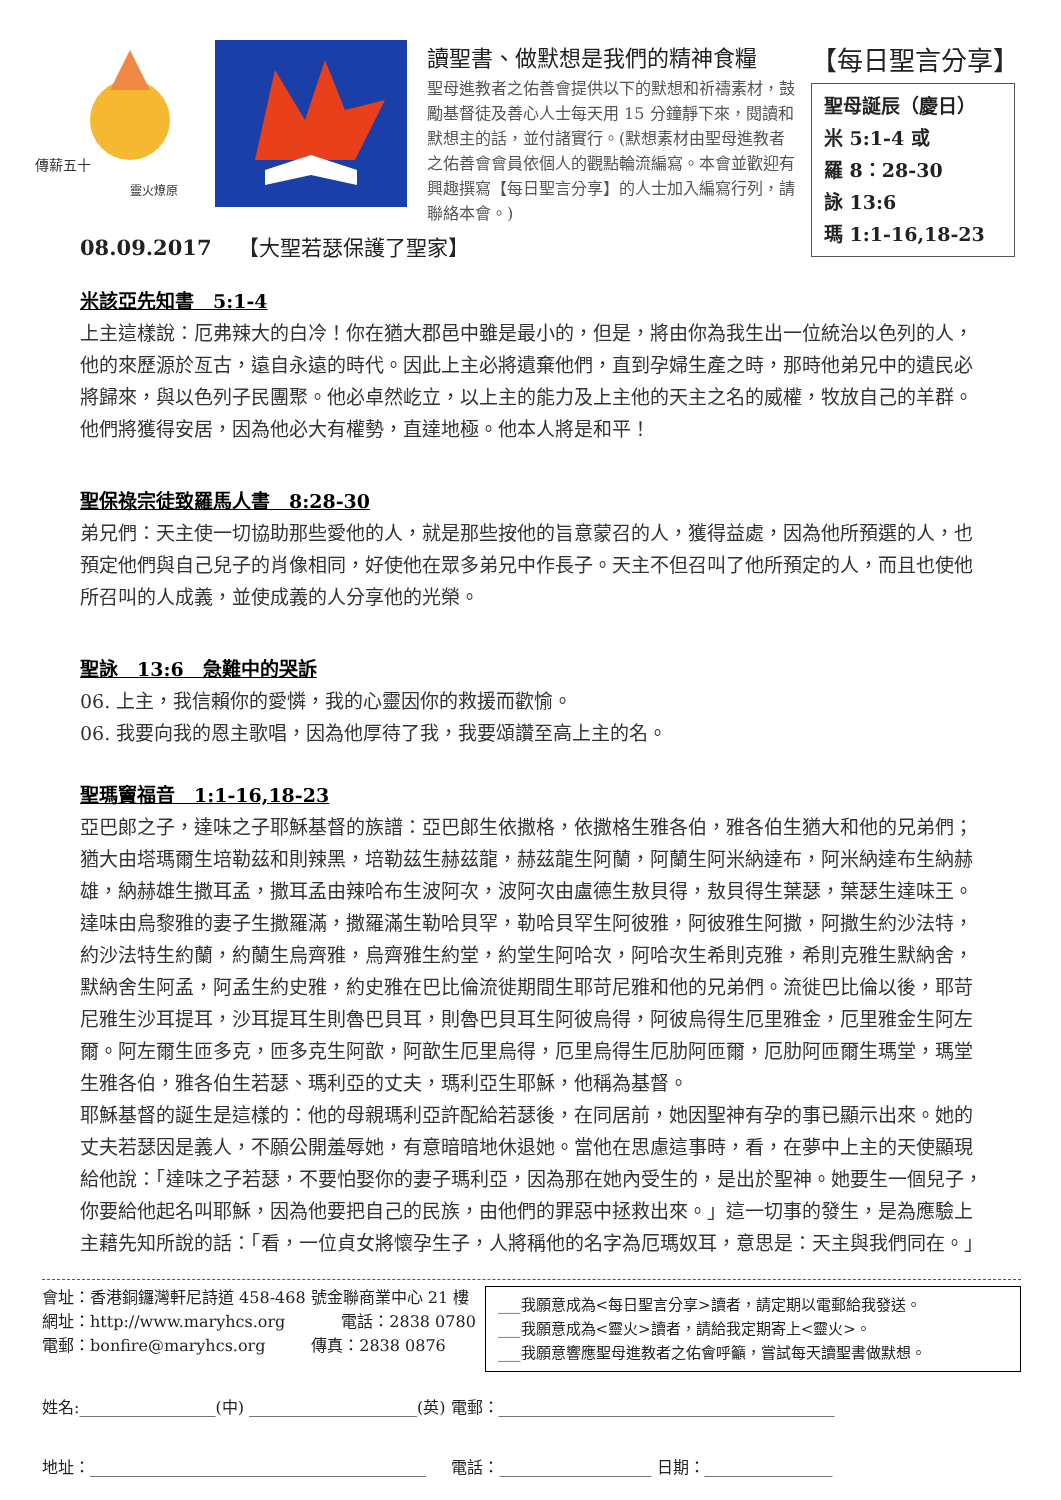傳薪五十
靈火燎原
讀聖書、做默想是我們的精神食糧
聖母進教者之佑善會提供以下的默想和祈禱素材，鼓勵基督徒及善心人士每天用 15 分鐘靜下來，閱讀和默想主的話，並付諸實行。(默想素材由聖母進教者之佑善會會員依個人的觀點輪流編寫。本會並歡迎有興趣撰寫【每日聖言分享】的人士加入編寫行列，請聯絡本會。)
【每日聖言分享】
聖母誕辰（慶日）
米 5:1-4 或
羅 8：28-30
詠 13:6
瑪 1:1-16,18-23
08.09.2017 【大聖若瑟保護了聖家】
米該亞先知書　5:1-4
上主這樣說：厄弗辣大的白冷！你在猶大郡邑中雖是最小的，但是，將由你為我生出一位統治以色列的人，他的來歷源於亙古，遠自永遠的時代。因此上主必將遺棄他們，直到孕婦生產之時，那時他弟兄中的遺民必將歸來，與以色列子民團聚。他必卓然屹立，以上主的能力及上主他的天主之名的威權，牧放自己的羊群。他們將獲得安居，因為他必大有權勢，直達地極。他本人將是和平！
聖保祿宗徒致羅馬人書　8:28-30
弟兄們：天主使一切協助那些愛他的人，就是那些按他的旨意蒙召的人，獲得益處，因為他所預選的人，也預定他們與自己兒子的肖像相同，好使他在眾多弟兄中作長子。天主不但召叫了他所預定的人，而且也使他所召叫的人成義，並使成義的人分享他的光榮。
聖詠　13:6　急難中的哭訴
06. 上主，我信賴你的愛憐，我的心靈因你的救援而歡愉。
06. 我要向我的恩主歌唱，因為他厚待了我，我要頌讚至高上主的名。
聖瑪竇福音　1:1-16,18-23
亞巴郎之子，達味之子耶穌基督的族譜：亞巴郎生依撒格，依撒格生雅各伯，雅各伯生猶大和他的兄弟們；猶大由塔瑪爾生培勒茲和則辣黑，培勒茲生赫茲龍，赫茲龍生阿蘭，阿蘭生阿米納達布，阿米納達布生納赫雄，納赫雄生撒耳孟，撒耳孟由辣哈布生波阿次，波阿次由盧德生敖貝得，敖貝得生葉瑟，葉瑟生達味王。達味由烏黎雅的妻子生撒羅滿，撒羅滿生勒哈貝罕，勒哈貝罕生阿彼雅，阿彼雅生阿撒，阿撒生約沙法特，約沙法特生約蘭，約蘭生烏齊雅，烏齊雅生約堂，約堂生阿哈次，阿哈次生希則克雅，希則克雅生默納舍，默納舍生阿孟，阿孟生約史雅，約史雅在巴比倫流徙期間生耶苛尼雅和他的兄弟們。流徙巴比倫以後，耶苛尼雅生沙耳提耳，沙耳提耳生則魯巴貝耳，則魯巴貝耳生阿彼烏得，阿彼烏得生厄里雅金，厄里雅金生阿左爾。阿左爾生匝多克，匝多克生阿歆，阿歆生厄里烏得，厄里烏得生厄肋阿匝爾，厄肋阿匝爾生瑪堂，瑪堂生雅各伯，雅各伯生若瑟、瑪利亞的丈夫，瑪利亞生耶穌，他稱為基督。
耶穌基督的誕生是這樣的：他的母親瑪利亞許配給若瑟後，在同居前，她因聖神有孕的事已顯示出來。她的丈夫若瑟因是義人，不願公開羞辱她，有意暗暗地休退她。當他在思慮這事時，看，在夢中上主的天使顯現給他說：「達味之子若瑟，不要怕娶你的妻子瑪利亞，因為那在她內受生的，是出於聖神。她要生一個兒子，你要給他起名叫耶穌，因為他要把自己的民族，由他們的罪惡中拯救出來。」這一切事的發生，是為應驗上主藉先知所說的話：「看，一位貞女將懷孕生子，人將稱他的名字為厄瑪奴耳，意思是：天主與我們同在。」
會址：香港銅鑼灣軒尼詩道 458-468 號金聯商業中心 21 樓
網址：http://www.maryhcs.org 電話：2838 0780
電郵：bonfire@maryhcs.org 傳真：2838 0876
___我願意成為<每日聖言分享>讀者，請定期以電郵給我發送。
___我願意成為<靈火>讀者，請給我定期寄上<靈火>。
___我願意響應聖母進教者之佑會呼籲，嘗試每天讀聖書做默想。
姓名:_________________(中) _____________________(英) 電郵：__________________________________________
地址：__________________________________________ 電話：___________________ 日期：________________